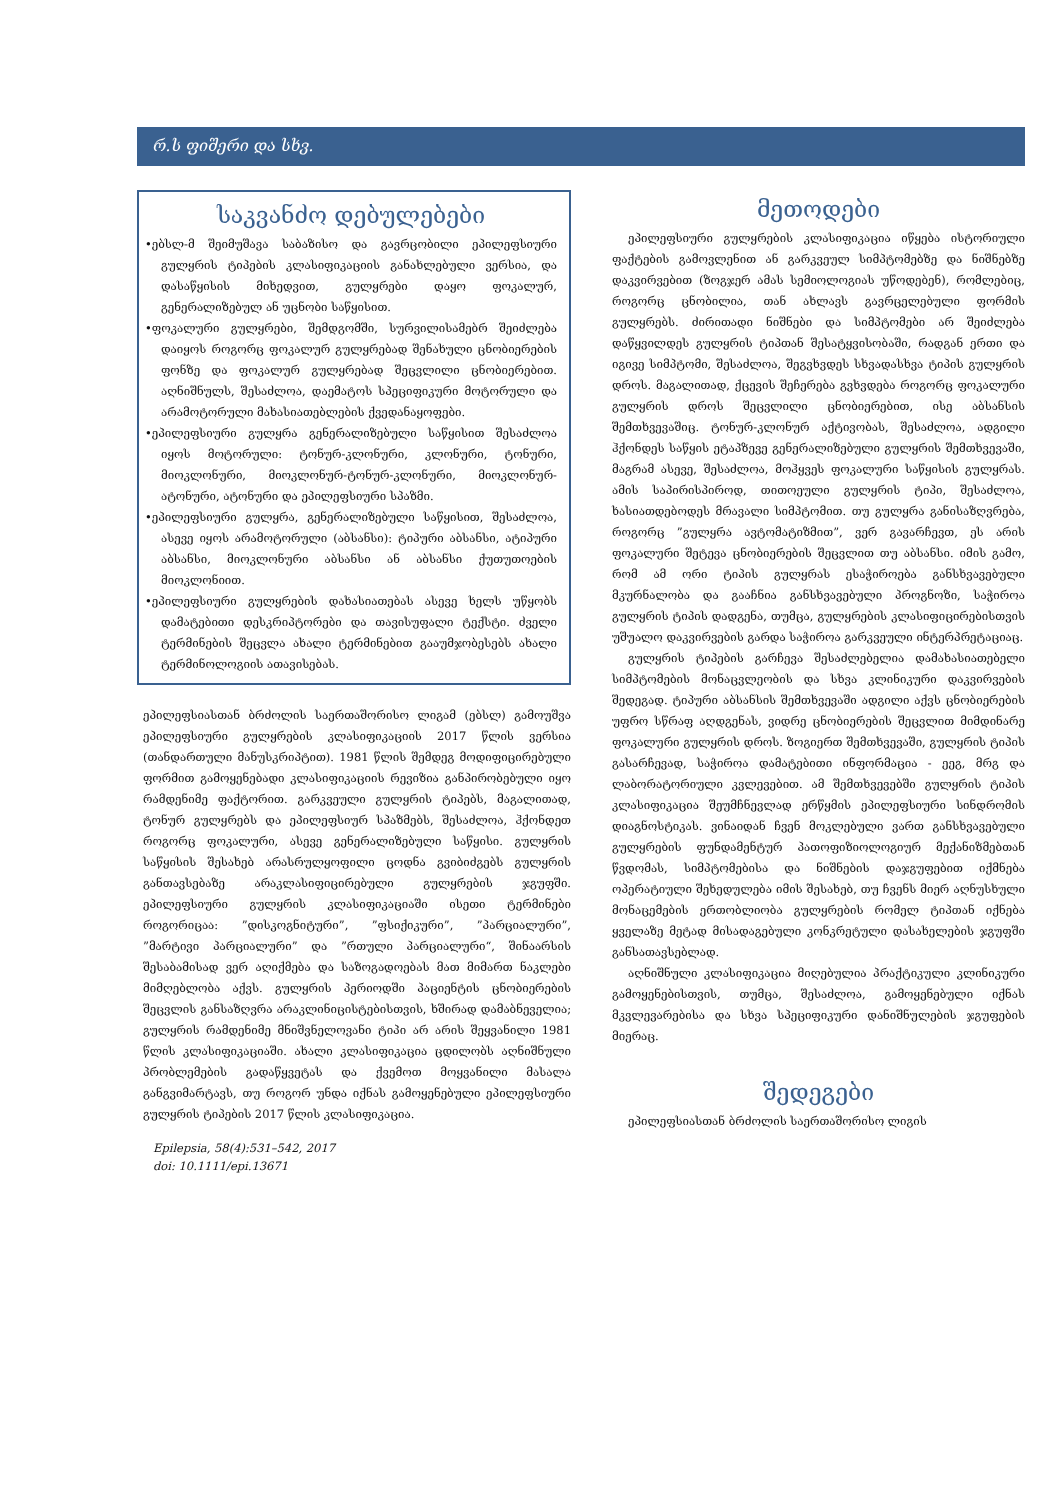რ.ს ფიშერი და სხვ.
საკვანძო დებულებები
•ებსლ-მ შეიმუშავა საბაზისო და გავრცობილი ეპილეფსიური გულყრის ტიპების კლასიფიკაციის განახლებული ვერსია, და დასაწყისის მიხედვით, გულყრები დაყო ფოკალურ, გენერალიზებულ ან უცნობი საწყისით.
•ფოკალური გულყრები, შემდგომში, სურვილისამებრ შეიძლება დაიყოს როგორც ფოკალურ გულყრებად შენახული ცნობიერების ფონზე და ფოკალურ გულყრებად შეცვლილი ცნობიერებით. აღნიშნულს, შესაძლოა, დაემატოს სპეციფიკური მოტორული და არამოტორული მახასიათებლების ქვედანაყოფები.
•ეპილეფსიური გულყრა გენერალიზებული საწყისით შესაძლოა იყოს მოტორული: ტონურ-კლონური, კლონური, ტონური, მიოკლონური, მიოკლონურ-ტონურ-კლონური, მიოკლონურ-ატონური, ატონური და ეპილეფსიური სპაზმი.
•ეპილეფსიური გულყრა, გენერალიზებული საწყისით, შესაძლოა, ასევე იყოს არამოტორული (აბსანსი): ტიპური აბსანსი, ატიპური აბსანსი, მიოკლონური აბსანსი ან აბსანსი ქუთუთოების მიოკლონიით.
•ეპილეფსიური გულყრების დახასიათებას ასევე ხელს უწყობს დამატებითი დესკრიპტორები და თავისუფალი ტექსტი. ძველი ტერმინების შეცვლა ახალი ტერმინებით გააუმჯობესებს ახალი ტერმინოლოგიის ათავისებას.
ეპილეფსიასთან ბრძოლის საერთაშორისო ლიგამ (ებსლ) გამოუშვა ეპილეფსიური გულყრების კლასიფიკაციის 2017 წლის ვერსია (თანდართული მანუსკრიპტით). 1981 წლის შემდეგ მოდიფიცირებული ფორმით გამოყენებადი კლასიფიკაციის რევიზია განპირობებული იყო რამდენიმე ფაქტორით. გარკვეული გულყრის ტიპებს, მაგალითად, ტონურ გულყრებს და ეპილეფსიურ სპაზმებს, შესაძლოა, ჰქონდეთ როგორც ფოკალური, ასევე გენერალიზებული საწყისი. გულყრის საწყისის შესახებ არასრულყოფილი ცოდნა გვიბიძგებს გულყრის განთავსებაზე არაკლასიფიცირებული გულყრების ჯგუფში. ეპილეფსიური გულყრის კლასიფიკაციაში ისეთი ტერმინები როგორიცაა: ”დისკოგნიტური”, ”ფსიქიკური”, ”პარციალური”, ”მარტივი პარციალური” და ”რთული პარციალური“, შინაარსის შესაბამისად ვერ აღიქმება და საზოგადოებას მათ მიმართ ნაკლები მიმღებლობა აქვს. გულყრის პერიოდში პაციენტის ცნობიერების შეცვლის განსაზღვრა არაკლინიცისტებისთვის, ხშირად დამაბნეველია; გულყრის რამდენიმე მნიშვნელოვანი ტიპი არ არის შეყვანილი 1981 წლის კლასიფიკაციაში. ახალი კლასიფიკაცია ცდილობს აღნიშნული პრობლემების გადაწყვეტას და ქვემოთ მოყვანილი მასალა განგვიმარტავს, თუ როგორ უნდა იქნას გამოყენებული ეპილეფსიური გულყრის ტიპების 2017 წლის კლასიფიკაცია.
Epilepsia, 58(4):531–542, 2017
doi: 10.1111/epi.13671
მეთოდები
ეპილეფსიური გულყრების კლასიფიკაცია იწყება ისტორიული ფაქტების გამოვლენით ან გარკვეულ სიმპტომებზე და ნიშნებზე დაკვირვებით (ზოგჯერ ამას სემიოლოგიას უწოდებენ), რომლებიც, როგორც ცნობილია, თან ახლავს გავრცელებული ფორმის გულყრებს. ძირითადი ნიშნები და სიმპტომები არ შეიძლება დაწყვილდეს გულყრის ტიპთან შესატყვისობაში, რადგან ერთი და იგივე სიმპტომი, შესაძლოა, შეგვხვდეს სხვადასხვა ტიპის გულყრის დროს. მაგალითად, ქცევის შეჩერება გვხვდება როგორც ფოკალური გულყრის დროს შეცვლილი ცნობიერებით, ისე აბსანსის შემთხვევაშიც. ტონურ-კლონურ აქტივობას, შესაძლოა, ადგილი ჰქონდეს საწყის ეტაპზევე გენერალიზებული გულყრის შემთხვევაში, მაგრამ ასევე, შესაძლოა, მოჰყვეს ფოკალური საწყისის გულყრას. ამის საპირისპიროდ, თითოეული გულყრის ტიპი, შესაძლოა, ხასიათდებოდეს მრავალი სიმპტომით. თუ გულყრა განისაზღვრება, როგორც ”გულყრა ავტომატიზმით”, ვერ გავარჩევთ, ეს არის ფოკალური შეტევა ცნობიერების შეცვლით თუ აბსანსი. იმის გამო, რომ ამ ორი ტიპის გულყრას ესაჭიროება განსხვავებული მკურნალობა და გააჩნია განსხვავებული პროგნოზი, საჭიროა გულყრის ტიპის დადგენა, თუმცა, გულყრების კლასიფიცირებისთვის უშუალო დაკვირვების გარდა საჭიროა გარკვეული ინტერპრეტაციაც.
გულყრის ტიპების გარჩევა შესაძლებელია დამახასიათებელი სიმპტომების მონაცვლეობის და სხვა კლინიკური დაკვირვების შედეგად. ტიპური აბსანსის შემთხვევაში ადგილი აქვს ცნობიერების უფრო სწრაფ აღდგენას, ვიდრე ცნობიერების შეცვლით მიმდინარე ფოკალური გულყრის დროს. ზოგიერთ შემთხვევაში, გულყრის ტიპის გასარჩევად, საჭიროა დამატებითი ინფორმაცია - ეეგ, მრგ და ლაბორატორიული კვლევებით. ამ შემთხვევებში გულყრის ტიპის კლასიფიკაცია შეუმჩნევლად ერწყმის ეპილეფსიური სინდრომის დიაგნოსტიკას. ვინაიდან ჩვენ მოკლებული ვართ განსხვავებული გულყრების ფუნდამენტურ პათოფიზიოლოგიურ მექანიზმებთან წვდომას, სიმპტომებისა და ნიშნების დაჯგუფებით იქმნება ოპერატიული შეხედულება იმის შესახებ, თუ ჩვენს მიერ აღნუსხული მონაცემების ერთობლიობა გულყრების რომელ ტიპთან იქნება ყველაზე მეტად მისადაგებული კონკრეტული დასახელების ჯგუფში განსათავსებლად.
აღნიშნული კლასიფიკაცია მიღებულია პრაქტიკული კლინიკური გამოყენებისთვის, თუმცა, შესაძლოა, გამოყენებული იქნას მკვლევარებისა და სხვა სპეციფიკური დანიშნულების ჯგუფების მიერაც.
შედეგები
ეპილეფსიასთან ბრძოლის საერთაშორისო ლიგის